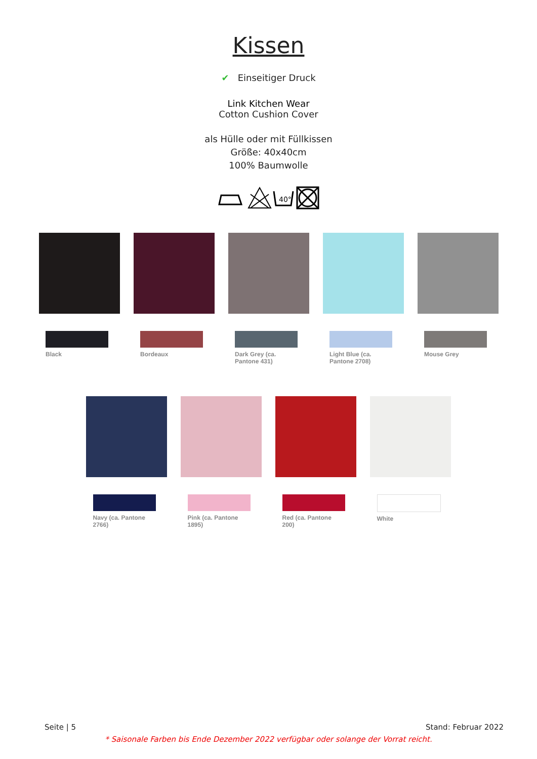Kissen
✔ Einseitiger Druck
Link Kitchen Wear
Cotton Cushion Cover
als Hülle oder mit Füllkissen
Größe: 40x40cm
100% Baumwolle
40°
Black Bordeaux Dark Grey (ca. Pantone 431)
Light Blue (ca. Pantone 2708)
Mouse Grey
Navy (ca. Pantone 2766)
Pink (ca. Pantone 1895)
Red (ca. Pantone 200)
White
Seite | 5 Stand: Februar 2022
* Saisonale Farben bis Ende Dezember 2022 verfügbar oder solange der Vorrat reicht.